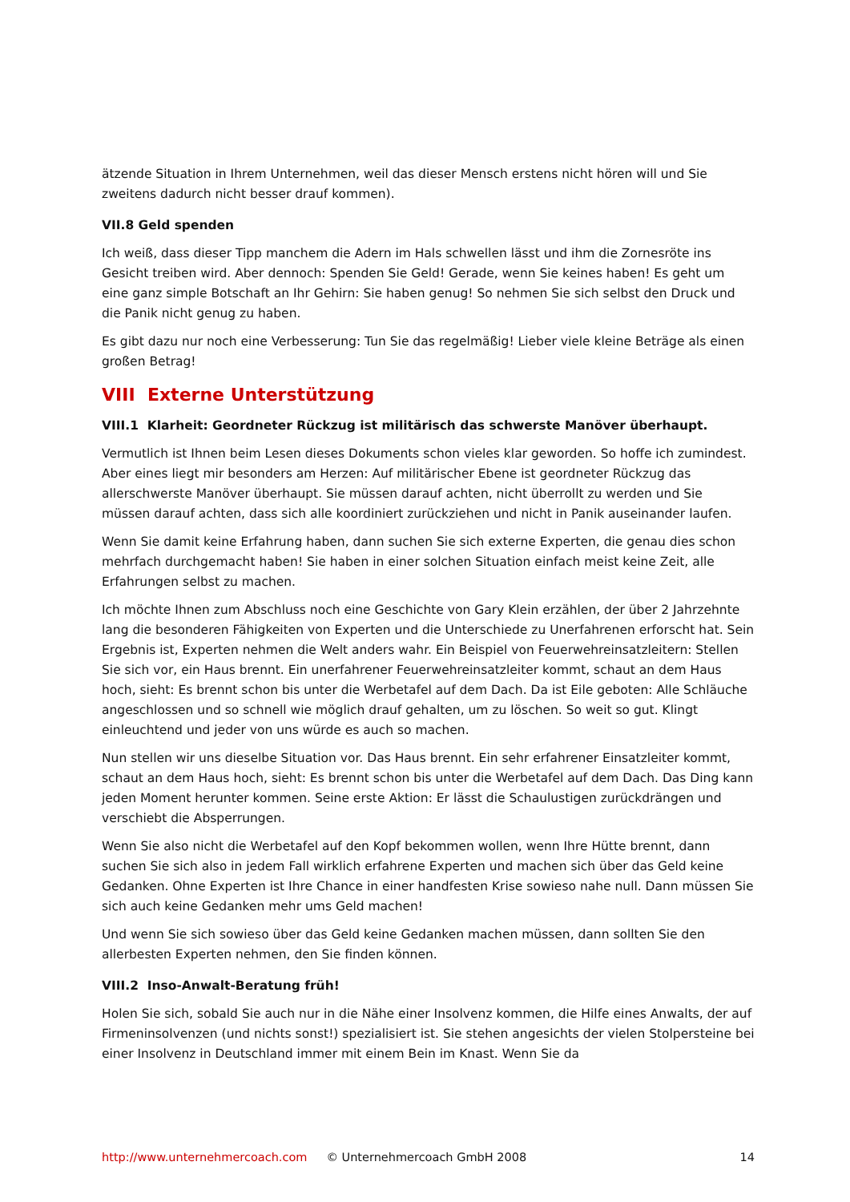ätzende Situation in Ihrem Unternehmen, weil das dieser Mensch erstens nicht hören will und Sie zweitens dadurch nicht besser drauf kommen).
VII.8 Geld spenden
Ich weiß, dass dieser Tipp manchem die Adern im Hals schwellen lässt und ihm die Zornesröte ins Gesicht treiben wird. Aber dennoch: Spenden Sie Geld! Gerade, wenn Sie keines haben! Es geht um eine ganz simple Botschaft an Ihr Gehirn: Sie haben genug! So nehmen Sie sich selbst den Druck und die Panik nicht genug zu haben.
Es gibt dazu nur noch eine Verbesserung: Tun Sie das regelmäßig! Lieber viele kleine Beträge als einen großen Betrag!
VIII Externe Unterstützung
VIII.1 Klarheit: Geordneter Rückzug ist militärisch das schwerste Manöver überhaupt.
Vermutlich ist Ihnen beim Lesen dieses Dokuments schon vieles klar geworden. So hoffe ich zumindest. Aber eines liegt mir besonders am Herzen: Auf militärischer Ebene ist geordneter Rückzug das allerschwerste Manöver überhaupt. Sie müssen darauf achten, nicht überrollt zu werden und Sie müssen darauf achten, dass sich alle koordiniert zurückziehen und nicht in Panik auseinander laufen.
Wenn Sie damit keine Erfahrung haben, dann suchen Sie sich externe Experten, die genau dies schon mehrfach durchgemacht haben! Sie haben in einer solchen Situation einfach meist keine Zeit, alle Erfahrungen selbst zu machen.
Ich möchte Ihnen zum Abschluss noch eine Geschichte von Gary Klein erzählen, der über 2 Jahrzehnte lang die besonderen Fähigkeiten von Experten und die Unterschiede zu Unerfahrenen erforscht hat. Sein Ergebnis ist, Experten nehmen die Welt anders wahr. Ein Beispiel von Feuerwehreinsatzleitern: Stellen Sie sich vor, ein Haus brennt. Ein unerfahrener Feuerwehreinsatzleiter kommt, schaut an dem Haus hoch, sieht: Es brennt schon bis unter die Werbetafel auf dem Dach. Da ist Eile geboten: Alle Schläuche angeschlossen und so schnell wie möglich drauf gehalten, um zu löschen. So weit so gut. Klingt einleuchtend und jeder von uns würde es auch so machen.
Nun stellen wir uns dieselbe Situation vor. Das Haus brennt. Ein sehr erfahrener Einsatzleiter kommt, schaut an dem Haus hoch, sieht: Es brennt schon bis unter die Werbetafel auf dem Dach. Das Ding kann jeden Moment herunter kommen. Seine erste Aktion: Er lässt die Schaulustigen zurückdrängen und verschiebt die Absperrungen.
Wenn Sie also nicht die Werbetafel auf den Kopf bekommen wollen, wenn Ihre Hütte brennt, dann suchen Sie sich also in jedem Fall wirklich erfahrene Experten und machen sich über das Geld keine Gedanken. Ohne Experten ist Ihre Chance in einer handfesten Krise sowieso nahe null. Dann müssen Sie sich auch keine Gedanken mehr ums Geld machen!
Und wenn Sie sich sowieso über das Geld keine Gedanken machen müssen, dann sollten Sie den allerbesten Experten nehmen, den Sie finden können.
VIII.2 Inso-Anwalt-Beratung früh!
Holen Sie sich, sobald Sie auch nur in die Nähe einer Insolvenz kommen, die Hilfe eines Anwalts, der auf Firmeninsolvenzen (und nichts sonst!) spezialisiert ist. Sie stehen angesichts der vielen Stolpersteine bei einer Insolvenz in Deutschland immer mit einem Bein im Knast. Wenn Sie da
http://www.unternehmercoach.com © Unternehmercoach GmbH 2008 14